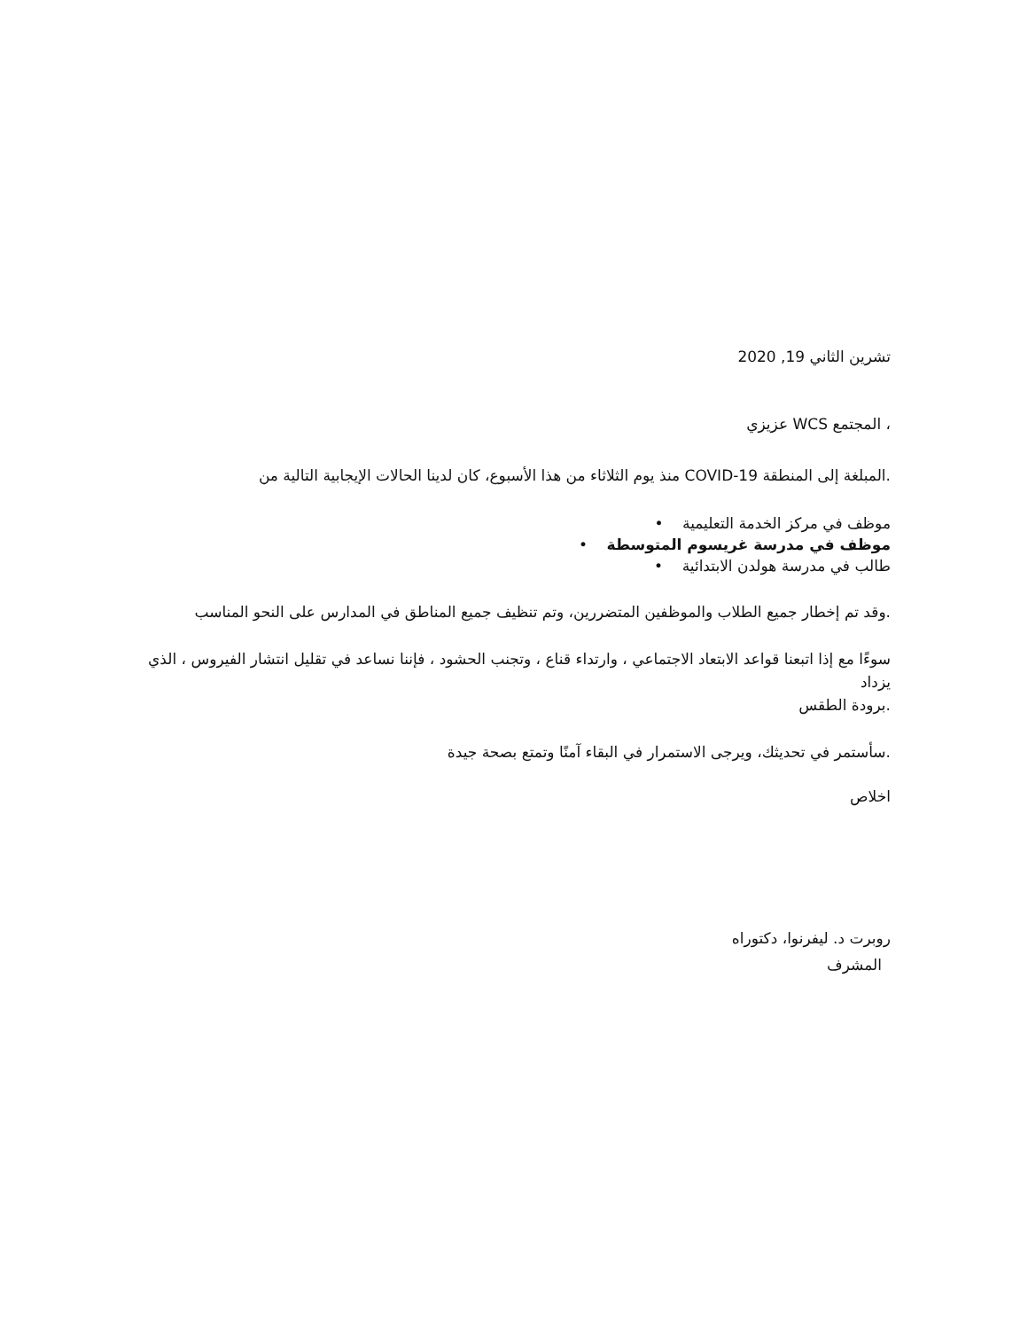تشرين الثاني 19, 2020
، المجتمع WCS عزيزي
.المبلغة إلى المنطقة COVID-19 منذ يوم الثلاثاء من هذا الأسبوع، كان لدينا الحالات الإيجابية التالية من
موظف في مركز الخدمة التعليمية •
موظف في مدرسة غريسوم المتوسطة •
طالب في مدرسة هولدن الابتدائية •
.وقد تم إخطار جميع الطلاب والموظفين المتضررين، وتم تنظيف جميع المناطق في المدارس على النحو المناسب
سوءًا مع إذا اتبعنا قواعد الابتعاد الاجتماعي ، وارتداء قناع ، وتجنب الحشود ، فإننا نساعد في تقليل انتشار الفيروس ، الذي يزداد
.برودة الطقس
.سأستمر في تحديثك، ويرجى الاستمرار في البقاء آمنًا وتمتع بصحة جيدة
اخلاص
روبرت د. ليفرنوا، دكتوراه
المشرف